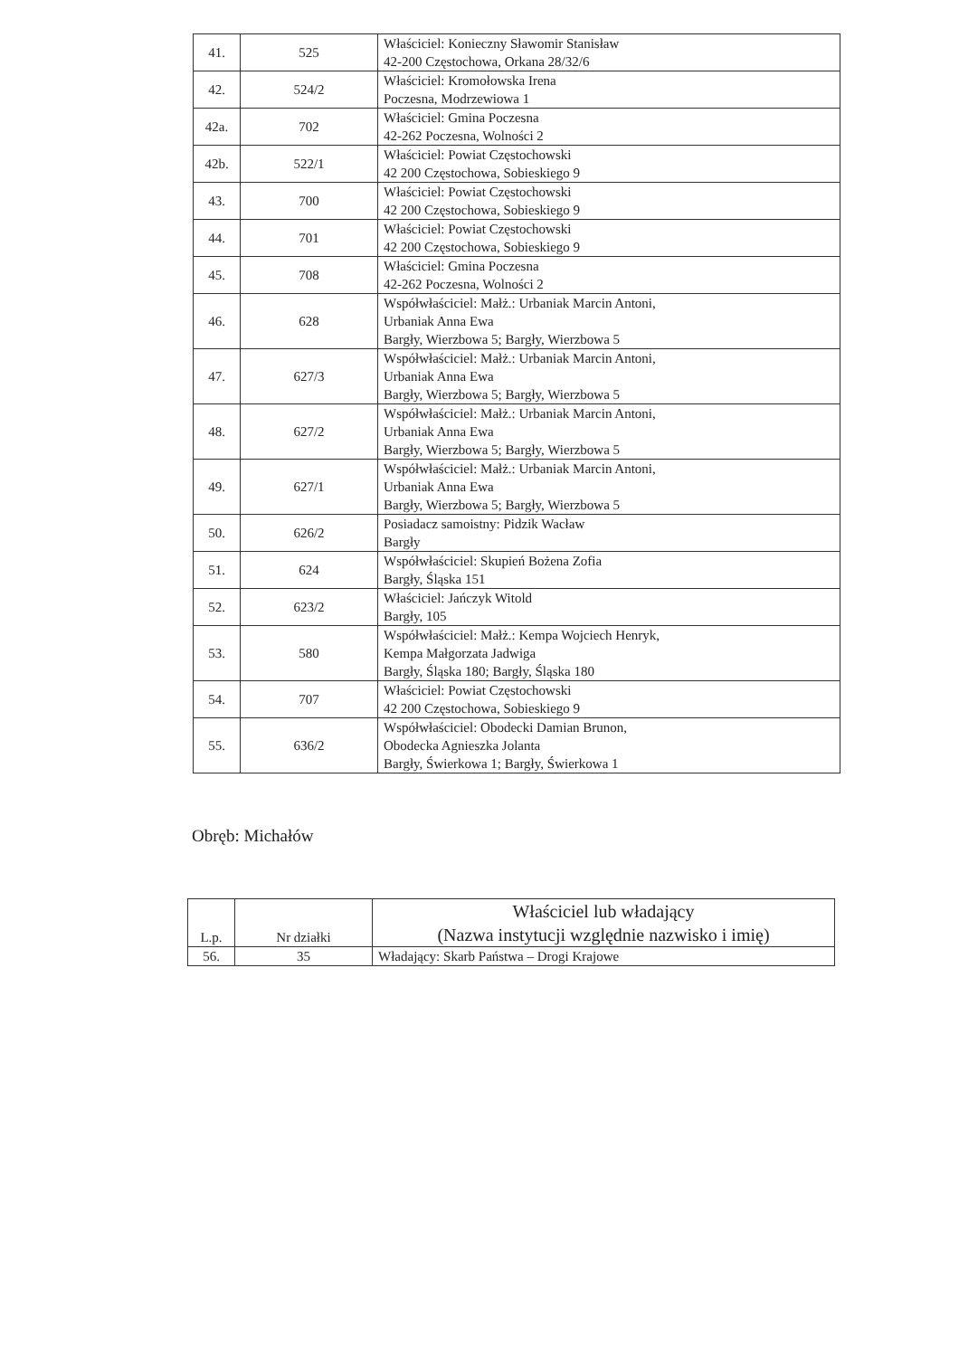| 41. | 525 | Właściciel: Konieczny Sławomir Stanisław 42-200 Częstochowa, Orkana 28/32/6 |
| 42. | 524/2 | Właściciel: Kromołowska Irena Poczesna, Modrzewiowa 1 |
| 42a. | 702 | Właściciel: Gmina Poczesna 42-262 Poczesna, Wolności 2 |
| 42b. | 522/1 | Właściciel: Powiat Częstochowski 42 200 Częstochowa, Sobieskiego 9 |
| 43. | 700 | Właściciel: Powiat Częstochowski 42 200 Częstochowa, Sobieskiego 9 |
| 44. | 701 | Właściciel: Powiat Częstochowski 42 200 Częstochowa, Sobieskiego 9 |
| 45. | 708 | Właściciel: Gmina Poczesna 42-262 Poczesna, Wolności 2 |
| 46. | 628 | Współwłaściciel: Małż.: Urbaniak Marcin Antoni, Urbaniak Anna Ewa Bargły, Wierzbowa 5; Bargły, Wierzbowa 5 |
| 47. | 627/3 | Współwłaściciel: Małż.: Urbaniak Marcin Antoni, Urbaniak Anna Ewa Bargły, Wierzbowa 5; Bargły, Wierzbowa 5 |
| 48. | 627/2 | Współwłaściciel: Małż.: Urbaniak Marcin Antoni, Urbaniak Anna Ewa Bargły, Wierzbowa 5; Bargły, Wierzbowa 5 |
| 49. | 627/1 | Współwłaściciel: Małż.: Urbaniak Marcin Antoni, Urbaniak Anna Ewa Bargły, Wierzbowa 5; Bargły, Wierzbowa 5 |
| 50. | 626/2 | Posiadacz samoistny: Pidzik Wacław Bargły |
| 51. | 624 | Współwłaściciel: Skupień Bożena Zofia Bargły, Śląska 151 |
| 52. | 623/2 | Właściciel: Jańczyk Witold Bargły, 105 |
| 53. | 580 | Współwłaściciel: Małż.: Kempa Wojciech Henryk, Kempa Małgorzata Jadwiga Bargły, Śląska 180; Bargły, Śląska 180 |
| 54. | 707 | Właściciel: Powiat Częstochowski 42 200 Częstochowa, Sobieskiego 9 |
| 55. | 636/2 | Współwłaściciel: Obodecki Damian Brunon, Obodecka Agnieszka Jolanta Bargły, Świerkowa 1; Bargły, Świerkowa 1 |
Obręb: Michałów
| L.p. | Nr działki | Właściciel lub władający (Nazwa instytucji względnie nazwisko i imię) |
| --- | --- | --- |
| 56. | 35 | Władający: Skarb Państwa – Drogi Krajowe |